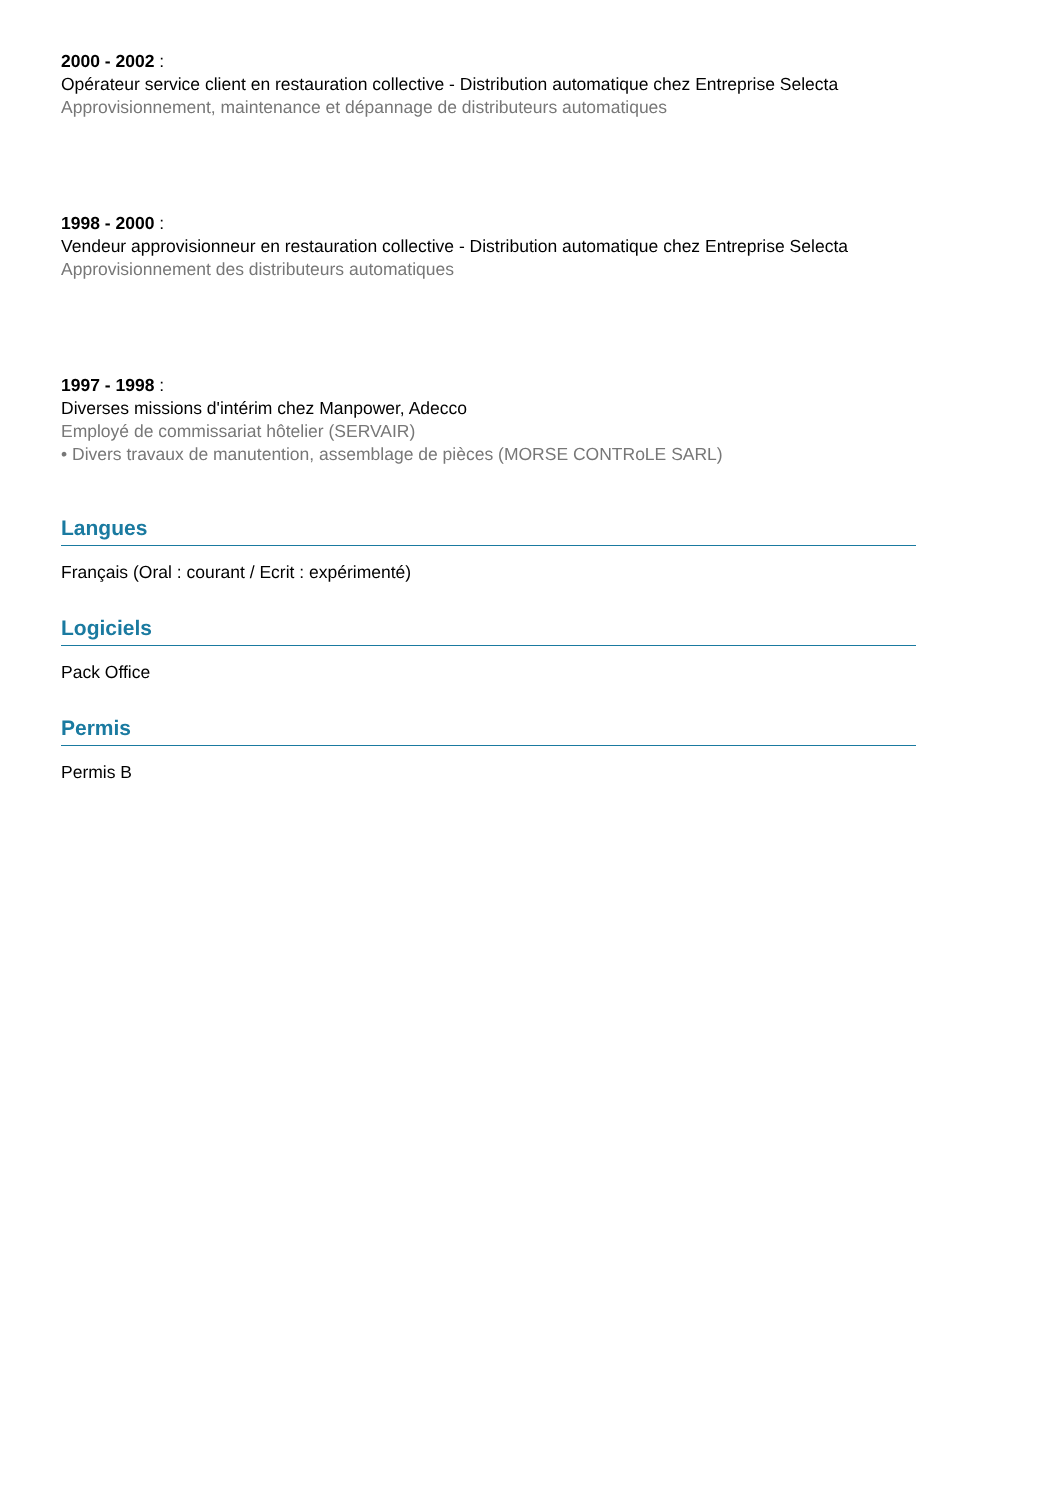2000 - 2002 :
Opérateur service client en restauration collective - Distribution automatique chez Entreprise Selecta
Approvisionnement, maintenance et dépannage de distributeurs automatiques
1998 - 2000 :
Vendeur approvisionneur en restauration collective - Distribution automatique chez Entreprise Selecta
Approvisionnement des distributeurs automatiques
1997 - 1998 :
Diverses missions d'intérim chez Manpower, Adecco
Employé de commissariat hôtelier (SERVAIR)
• Divers travaux de manutention, assemblage de pièces (MORSE CONTRoLE SARL)
Langues
Français (Oral : courant / Ecrit : expérimenté)
Logiciels
Pack Office
Permis
Permis B